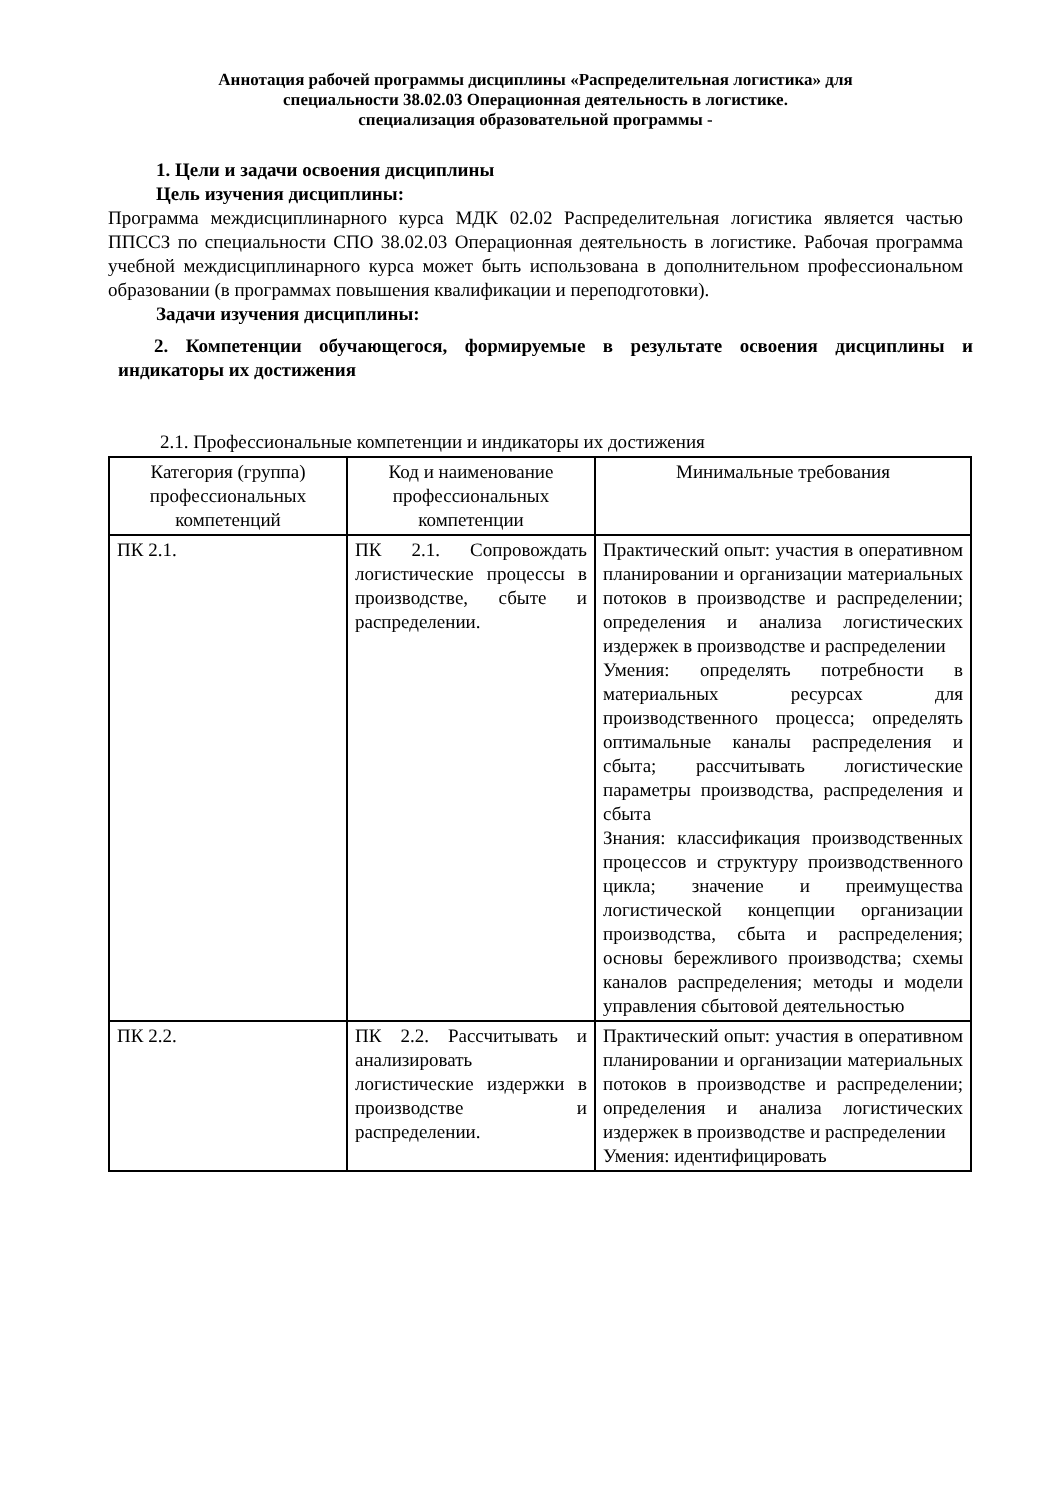Аннотация рабочей программы дисциплины «Распределительная логистика» для
специальности 38.02.03 Операционная деятельность в логистике.
специализация образовательной программы -
1. Цели и задачи освоения дисциплины
Цель изучения дисциплины:
Программа междисциплинарного курса МДК 02.02 Распределительная логистика является частью ППССЗ по специальности СПО 38.02.03 Операционная деятельность в логистике. Рабочая программа учебной междисциплинарного курса может быть использована в дополнительном профессиональном образовании (в программах повышения квалификации и переподготовки).
Задачи изучения дисциплины:
2. Компетенции обучающегося, формируемые в результате освоения дисциплины и индикаторы их достижения
2.1. Профессиональные компетенции и индикаторы их достижения
| Категория (группа) профессиональных компетенций | Код и наименование профессиональных компетенции | Минимальные требования |
| --- | --- | --- |
| ПК 2.1. | ПК 2.1. Сопровождать логистические процессы в производстве, сбыте и распределении. | Практический опыт: участия в оперативном планировании и организации материальных потоков в производстве и распределении; определения и анализа логистических издержек в производстве и распределении Умения: определять потребности в материальных ресурсах для производственного процесса; определять оптимальные каналы распределения и сбыта; рассчитывать логистические параметры производства, распределения и сбыта Знания: классификация производственных процессов и структуру производственного цикла; значение и преимущества логистической концепции организации производства, сбыта и распределения; основы бережливого производства; схемы каналов распределения; методы и модели управления сбытовой деятельностью |
| ПК 2.2. | ПК 2.2. Рассчитывать и анализировать логистические издержки в производстве и распределении. | Практический опыт: участия в оперативном планировании и организации материальных потоков в производстве и распределении; определения и анализа логистических издержек в производстве и распределении Умения: идентифицировать |